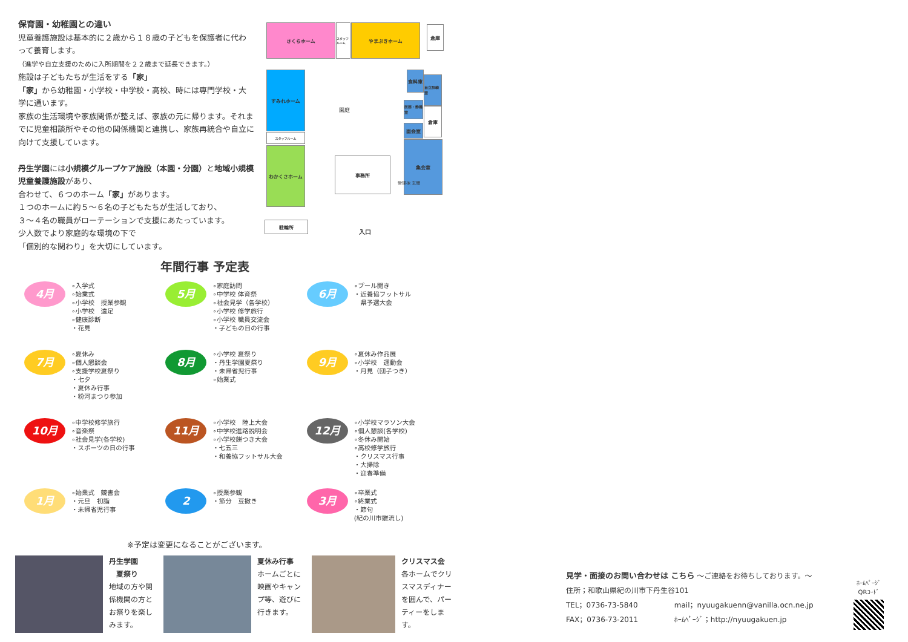保育園・幼稚園との違い
児童養護施設は基本的に２歳から１８歳の子どもを保護者に代わって養育します。
（進学や自立支援のために入所期間を２２歳まで延長できます。）
施設は子どもたちが生活をする「家」
「家」から幼稚園・小学校・中学校・高校、時には専門学校・大学に通います。
家族の生活環境や家族関係が整えば、家族の元に帰ります。それまでに児童相談所やその他の関係機関と連携し、家族再統合や自立に向けて支援しています。
丹生学園には小規模グループケア施設（本園・分園）と地域小規模児童養護施設があり、
合わせて、６つのホーム「家」があります。
１つのホームに約５～６名の子どもたちが生活しており、
３～４名の職員がローテーションで支援にあたっています。
少人数でより家庭的な環境の下で
「個別的な関わり」を大切にしています。
さくらホーム
スタッフルーム
やまぶきホーム 倉庫
すみれホーム
スタッフルーム
わかくさホーム
園庭
食料庫
医務・静養室
自立訓練室
倉庫
面会室
集会室
事務所
管理棟 玄関
駐輪所
入口
年間行事 予定表
4月
∘入学式
∘始業式
∘小学校　授業参観
∘小学校　遠足
∘健康診断
・花見
5月
∘家庭訪問
∘中学校 体育祭
∘社会見学（各学校）
∘小学校 修学旅行
∘小学校 職員交流会
・子どもの日の行事
6月
∘プール開き
・近養協フットサル
　県予選大会
7月
∘夏休み
∘個人懇談会
∘支援学校夏祭り
・七夕
・夏休み行事
・粉河まつり参加
8月
∘小学校 夏祭り
・丹生学園夏祭り
・未帰省児行事
∘始業式
9月
∘夏休み作品展
∘小学校　運動会
・月見（団子つき）
10月
∘中学校修学旅行
∘音楽祭
∘社会見学(各学校)
・スポーツの日の行事
11月
∘小学校　陸上大会
∘中学校進路説明会
∘小学校餅つき大会
・七五三
・和養協フットサル大会
12月
∘小学校マラソン大会
∘個人懇談(各学校)
∘冬休み開始
∘高校修学旅行
・クリスマス行事
・大掃除
・迎春準備
1月
∘始業式　競書会
・元旦　初詣
・未帰省児行事
2
∘授業参観
・節分　豆撒き
3月
∘卒業式
∘終業式
・節句
(紀の川市雛流し)
※予定は変更になることがございます。
丹生学園
　夏祭り
地域の方や関係機関の方とお祭りを楽しみます。
夏休み行事
ホームごとに映画やキャンプ等、遊びに行きます。
クリスマス会
各ホームでクリスマスディナーを囲んで、パーティーをします。
見学・面接のお問い合わせは こちら ～ご連絡をお待ちしております。～
住所；和歌山県紀の川市下丹生谷101
TEL；0736-73-5840 mail；nyuugakuenn@vanilla.ocn.ne.jp
FAX；0736-73-2011 ﾎｰﾑﾍﾟｰｼﾞ；http://nyuugakuen.jp
ﾎｰﾑﾍﾟｰｼﾞ
QRｺｰﾄﾞ